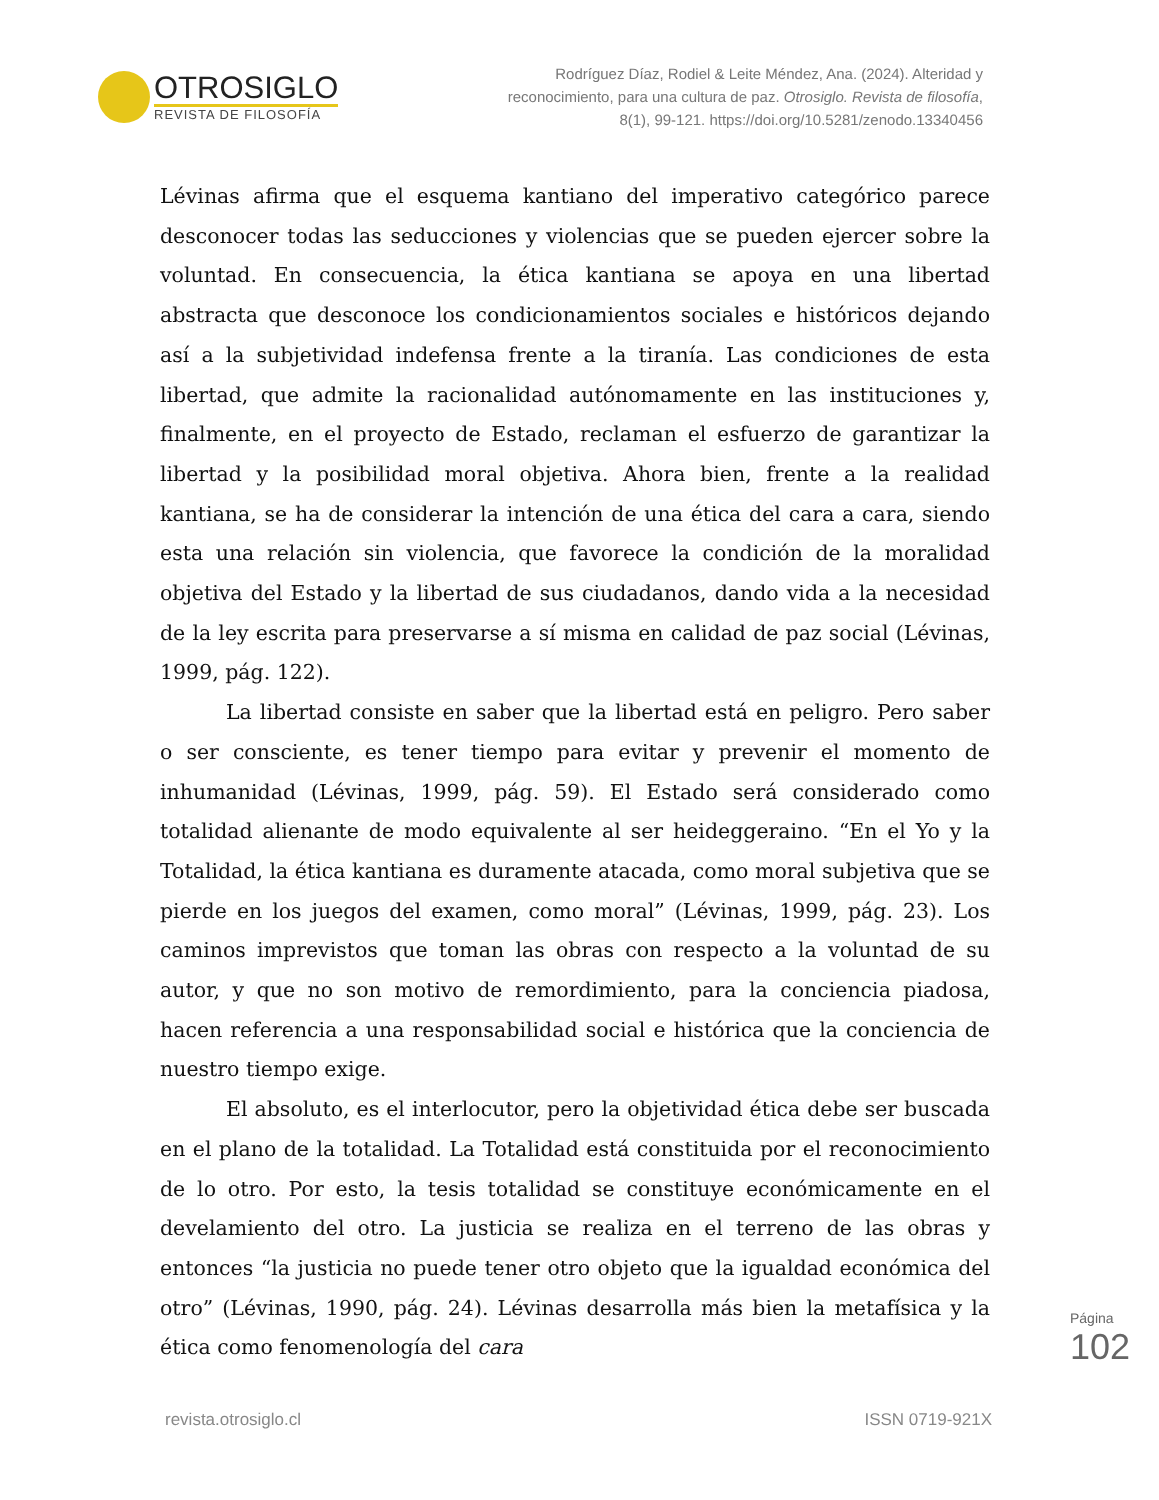OTROSIGLO
REVISTA DE FILOSOFÍA
Rodríguez Díaz, Rodiel & Leite Méndez, Ana. (2024). Alteridad y
reconocimiento, para una cultura de paz. Otrosiglo. Revista de filosofía,
8(1), 99-121. https://doi.org/10.5281/zenodo.13340456
Lévinas afirma que el esquema kantiano del imperativo categórico parece desconocer todas las seducciones y violencias que se pueden ejercer sobre la voluntad. En consecuencia, la ética kantiana se apoya en una libertad abstracta que desconoce los condicionamientos sociales e históricos dejando así a la subjetividad indefensa frente a la tiranía. Las condiciones de esta libertad, que admite la racionalidad autónomamente en las instituciones y, finalmente, en el proyecto de Estado, reclaman el esfuerzo de garantizar la libertad y la posibilidad moral objetiva. Ahora bien, frente a la realidad kantiana, se ha de considerar la intención de una ética del cara a cara, siendo esta una relación sin violencia, que favorece la condición de la moralidad objetiva del Estado y la libertad de sus ciudadanos, dando vida a la necesidad de la ley escrita para preservarse a sí misma en calidad de paz social (Lévinas, 1999, pág. 122).
La libertad consiste en saber que la libertad está en peligro. Pero saber o ser consciente, es tener tiempo para evitar y prevenir el momento de inhumanidad (Lévinas, 1999, pág. 59). El Estado será considerado como totalidad alienante de modo equivalente al ser heideggeraino. “En el Yo y la Totalidad, la ética kantiana es duramente atacada, como moral subjetiva que se pierde en los juegos del examen, como moral” (Lévinas, 1999, pág. 23). Los caminos imprevistos que toman las obras con respecto a la voluntad de su autor, y que no son motivo de remordimiento, para la conciencia piadosa, hacen referencia a una responsabilidad social e histórica que la conciencia de nuestro tiempo exige.
El absoluto, es el interlocutor, pero la objetividad ética debe ser buscada en el plano de la totalidad. La Totalidad está constituida por el reconocimiento de lo otro. Por esto, la tesis totalidad se constituye económicamente en el develamiento del otro. La justicia se realiza en el terreno de las obras y entonces “la justicia no puede tener otro objeto que la igualdad económica del otro” (Lévinas, 1990, pág. 24). Lévinas desarrolla más bien la metafísica y la ética como fenomenología del cara
Página
102
revista.otrosiglo.cl ISSN 0719-921X